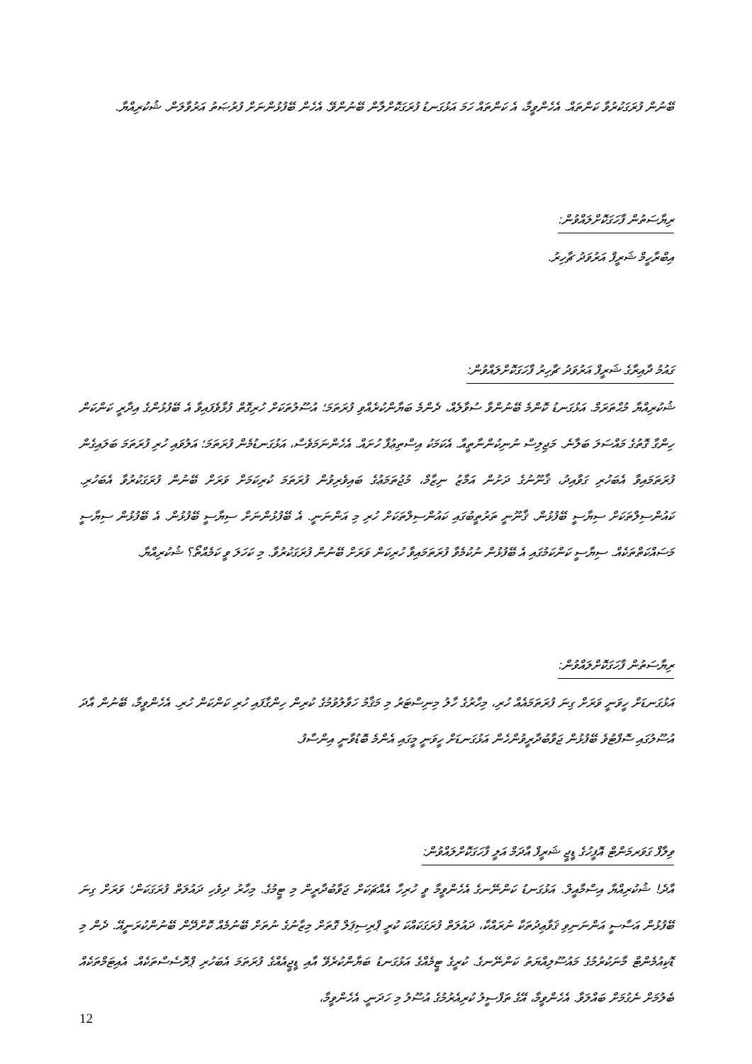ބޭނުން ފުރަގަކުރުވާ ކަންތައް. އެހެންވީމާ، އެ ކަންތައް ހަމަ އަޅުގަނޑު ފުރަގަކޮށްލާން ބޭނުންވޭ. އެހެން ބޭފުޅުންނަށް ފުރުޞަތު އަރުވާލަން. ޝުކުރިއްޔާ.
ރިޔާސަތުން ފާހަގަކޮށްލައްވުން:
އިބްރާހީމް ޝަރީފް އަރުވަދު ޗާހިރު.
ގައުމު ދާއިރާގެ ޝަރީފް އަރުވަދު ޗާހިރު ފާހަގަކޮށްލައްވުން:
ޝުކުރިއްޔާ މުޙްތަރަމް. އަޅުގަނޑު ކޮންމެ ބޭނުންވާ ސުވާލެއް، ދެންމެ ބަޔާންކުރެއްވި ފުރަތަމަ؛ އުސޫލުތަކަށް ހުރިގޮތް ފުޅާވެފައިވާ އެ ބޭފުޅުންގެ އިދާރީ ކަންކަން ހިންގާ ގޮތުގެ މައްސަލަ ބަލާނެ. މަޖިލިސް ނުނިކުންނާތީއާ. އެކަމަކު އިސްތިޢުފާ ހުށައް. އެހެންނަމަވެސް، އަޅުގަނޑުމެން ފުރަތަމަ؛ އަލުވައި ހުރި ފުރަތަމަ ބަލައިގެން ފުރަތަމައިވާ އެބަހުރި ގަވާއިދު، ޤާނޫނުގެ ދަށުން އަމާޒު ނިޒާމް، މުޖުތަމަޢުގެ ބައިވެރިވުން ފުރަތަމަ ކުރިކަމަށް ވަރަށް ބޭނުން ފުރަގަކުރުވާ އެބަހުރި. ކައުންސިލްތަކަށް ސިޔާސީ ބޭފުޅުން. ޤާނޫނީ ތަރުތީބުގައި ކައުންސިލްތަކަށް ހުރި މި އަންނަނީ. އެ ބޭފުޅުންނަށް ސިޔާސީ ބޭފުޅުން. އެ ބޭފުޅުން ސިޔާސީ މަސައްކަތްތަކެއް. ސިޔާސީ ކަންކަމުގައި އެ ބޭފުޅުން ނުކުމެވާ ފުރަތަމައިވާ ހުރިކަން ވަރަށް ބޭނުން ފުރަގަކުރުވާ. މި ކަހަލަ ވީ ކަމެއްތޯ؟ ޝުކުރިއްޔާ.
ރިޔާސަތުން ފާހަގަކޮށްލައްވުން:
އަޅުގަނޑަށް ހީވަނީ ވަރަށް ގިނަ ފުރަތަމައެއް ހުރި، މިހާރުގެ ހާލު މިނިސްޓަރު މި މަޤާމު ހަވާލުވުމުގެ ކުރިން ހިންގާފައި ހުރި ކަންކަން ހުރި. އެހެންވީމާ، ބޭނުން އާދަ އުސޫލުގައި ސޮފްޓުވެ ބޭފުޅުން ޖަވާބުދާރީވުންހެން އަޅުގަނޑަށް ހީވަނީ މީގައި އެންމެ ބޮޑުވާނީ އިންސާފު.
ވިލާފް ގަވަރމަންޓް އޮފީހުގެ ޑީޖީ ޝަރީފް އާދަމް އަލީ ފާހަގަކޮށްލައްވުން:
އާދެ! ޝުކުރިއްޔާ އިސްމާއީލް. އަޅުގަނޑު ކަންނޭނގެ އެހެންވީމާ ވީ ހުރިހާ އެއްޗަކަށް ޖަވާބުދާރީން މި ޓީމުގެ. މިހާރު ދިވެހި ދައުލަތް ފުރަގަކަން؛ ވަރަށް ގިނަ ބޭފުޅުން އަސާސީ އަންނަނިވި ޤަވާޢިދުތަކާ ނުރައްކާ، ދައުލަތް ފުރަގަކައްކަ ކުރީ ޕްރިސިޕަލް ގޮތަށް މިޒާނުގެ ނުތަށް ބޭނުމެއް ކޮށްދޭން ބޭނުންކުރަނީއޭ. ދެން މި ޑޮކިއުމެންޓް މާނަކުރުމުގެ މައުސޫލިއްޔަތު ކަންނޭނގެ. ކުރީގެ ޓީމެއްގެ އަޅުގަނޑު ބަޔާންކުރެވޭ އާއި ޑީޖީއެއްގެ ފުރަތަމަ އެބަހުރި ޕްރޮސެސްތަކެއް. އެއިޓަމްތަކެއް ބެލުމަށް ނެގުމަށް ބައްލަވާ. އެހެންވީމާ، އޭގެ ތަފްސީލު ކުރިއެރުމުގެ އުސޫލު މި ހަދަނީ. އެހެންވީމާ،
12